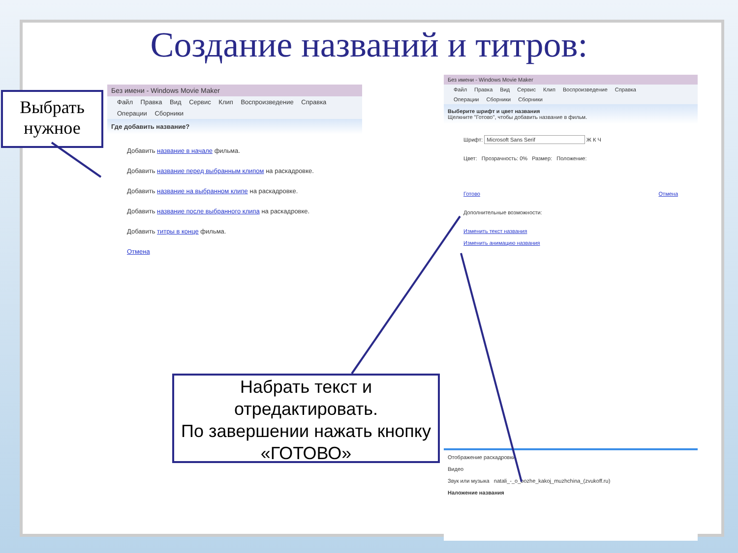Создание названий и титров:
Выбрать нужное
Без имени - Windows Movie Maker
Файл Правка Вид Сервис Клип Воспроизведение Справка
Операции Сборники
Где добавить название?
Добавить название в начале фильма.
Добавить название перед выбранным клипом на раскадровке.
Добавить название на выбранном клипе на раскадровке.
Добавить название после выбранного клипа на раскадровке.
Добавить титры в конце фильма.
Отмена
Без имени - Windows Movie Maker
Файл Правка Вид Сервис Клип Воспроизведение Справка
Операции Сборники Сборники
Выберите шрифт и цвет названия
Щелкните "Готово", чтобы добавить название в фильм.
Шрифт: Microsoft Sans Serif Ж К Ч
Цвет: Прозрачность: 0% Размер: Положение:
Готово Отмена
Дополнительные возможности:
Изменить текст названия
Изменить анимацию названия
Отображение раскадровки.
Видео
Звук или музыка natali_-_o_bozhe_kakoj_muzhchina_(zvukoff.ru)
Наложение названия
Набрать текст и отредактировать.
По завершении нажать кнопку «ГОТОВО»